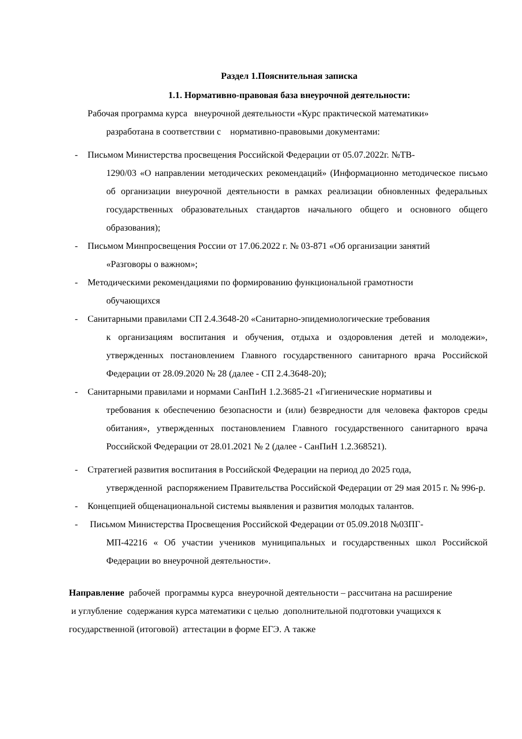Раздел 1.Пояснительная записка
1.1. Нормативно-правовая база внеурочной деятельности:
Рабочая программа курса внеурочной деятельности «Курс практической математики»
разработана в соответствии с нормативно-правовыми документами:
- Письмом Министерства просвещения Российской Федерации от 05.07.2022г. №ТВ-
1290/03 «О направлении методических рекомендаций» (Информационно методическое письмо об организации внеурочной деятельности в рамках реализации обновленных федеральных государственных образовательных стандартов начального общего и основного общего образования);
- Письмом Минпросвещения России от 17.06.2022 г. № 03-871 «Об организации занятий
«Разговоры о важном»;
- Методическими рекомендациями по формированию функциональной грамотности
обучающихся
- Санитарными правилами СП 2.4.3648-20 «Санитарно-эпидемиологические требования
к организациям воспитания и обучения, отдыха и оздоровления детей и молодежи», утвержденных постановлением Главного государственного санитарного врача Российской Федерации от 28.09.2020 № 28 (далее - СП 2.4.3648-20);
- Санитарными правилами и нормами СанПиН 1.2.3685-21 «Гигиенические нормативы и
требования к обеспечению безопасности и (или) безвредности для человека факторов среды обитания», утвержденных постановлением Главного государственного санитарного врача Российской Федерации от 28.01.2021 № 2 (далее - СанПиН 1.2.368521).
- Стратегией развития воспитания в Российской Федерации на период до 2025 года,
утвержденной распоряжением Правительства Российской Федерации от 29 мая 2015 г. № 996-р.
- Концепцией общенациональной системы выявления и развития молодых талантов.
- Письмом Министерства Просвещения Российской Федерации от 05.09.2018 №03ПГ-
МП-42216 « Об участии учеников муниципальных и государственных школ Российской Федерации во внеурочной деятельности».
Направление рабочей программы курса внеурочной деятельности – рассчитана на расширение и углубление содержания курса математики с целью дополнительной подготовки учащихся к государственной (итоговой) аттестации в форме ЕГЭ. А также